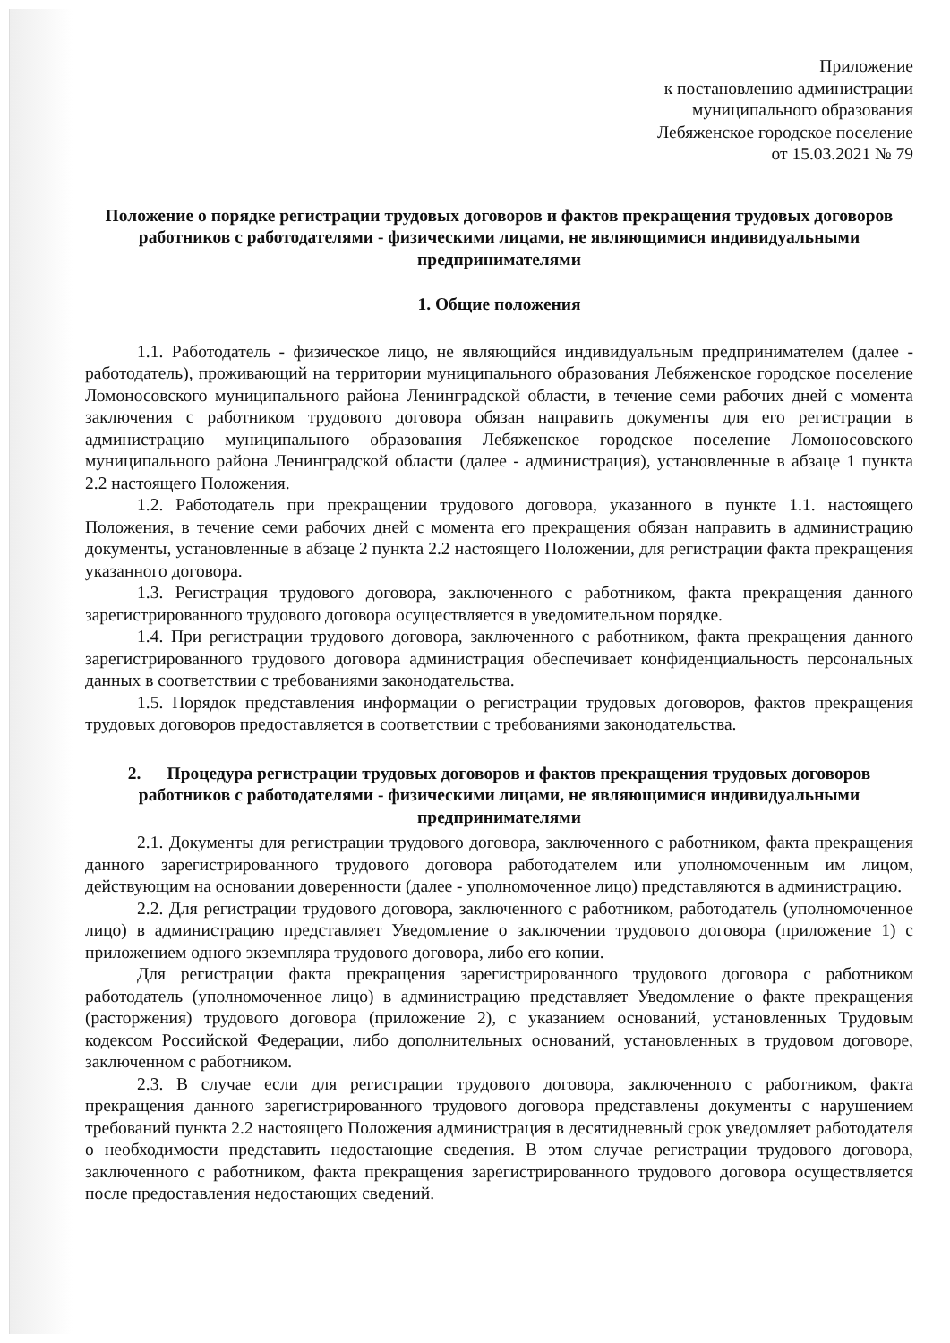Приложение
к постановлению администрации
муниципального образования
Лебяженское городское поселение
от 15.03.2021 № 79
Положение о порядке регистрации трудовых договоров и фактов прекращения трудовых договоров работников с работодателями - физическими лицами, не являющимися индивидуальными предпринимателями
1. Общие положения
1.1. Работодатель - физическое лицо, не являющийся индивидуальным предпринимателем (далее - работодатель), проживающий на территории муниципального образования Лебяженское городское поселение Ломоносовского муниципального района Ленинградской области, в течение семи рабочих дней с момента заключения с работником трудового договора обязан направить документы для его регистрации в администрацию муниципального образования Лебяженское городское поселение Ломоносовского муниципального района Ленинградской области (далее - администрация), установленные в абзаце 1 пункта 2.2 настоящего Положения.
1.2. Работодатель при прекращении трудового договора, указанного в пункте 1.1. настоящего Положения, в течение семи рабочих дней с момента его прекращения обязан направить в администрацию документы, установленные в абзаце 2 пункта 2.2 настоящего Положении, для регистрации факта прекращения указанного договора.
1.3. Регистрация трудового договора, заключенного с работником, факта прекращения данного зарегистрированного трудового договора осуществляется в уведомительном порядке.
1.4. При регистрации трудового договора, заключенного с работником, факта прекращения данного зарегистрированного трудового договора администрация обеспечивает конфиденциальность персональных данных в соответствии с требованиями законодательства.
1.5. Порядок представления информации о регистрации трудовых договоров, фактов прекращения трудовых договоров предоставляется в соответствии с требованиями законодательства.
2. Процедура регистрации трудовых договоров и фактов прекращения трудовых договоров работников с работодателями - физическими лицами, не являющимися индивидуальными предпринимателями
2.1. Документы для регистрации трудового договора, заключенного с работником, факта прекращения данного зарегистрированного трудового договора работодателем или уполномоченным им лицом, действующим на основании доверенности (далее - уполномоченное лицо) представляются в администрацию.
2.2. Для регистрации трудового договора, заключенного с работником, работодатель (уполномоченное лицо) в администрацию представляет Уведомление о заключении трудового договора (приложение 1) с приложением одного экземпляра трудового договора, либо его копии.
Для регистрации факта прекращения зарегистрированного трудового договора с работником работодатель (уполномоченное лицо) в администрацию представляет Уведомление о факте прекращения (расторжения) трудового договора (приложение 2), с указанием оснований, установленных Трудовым кодексом Российской Федерации, либо дополнительных оснований, установленных в трудовом договоре, заключенном с работником.
2.3. В случае если для регистрации трудового договора, заключенного с работником, факта прекращения данного зарегистрированного трудового договора представлены документы с нарушением требований пункта 2.2 настоящего Положения администрация в десятидневный срок уведомляет работодателя о необходимости представить недостающие сведения. В этом случае регистрации трудового договора, заключенного с работником, факта прекращения зарегистрированного трудового договора осуществляется после предоставления недостающих сведений.